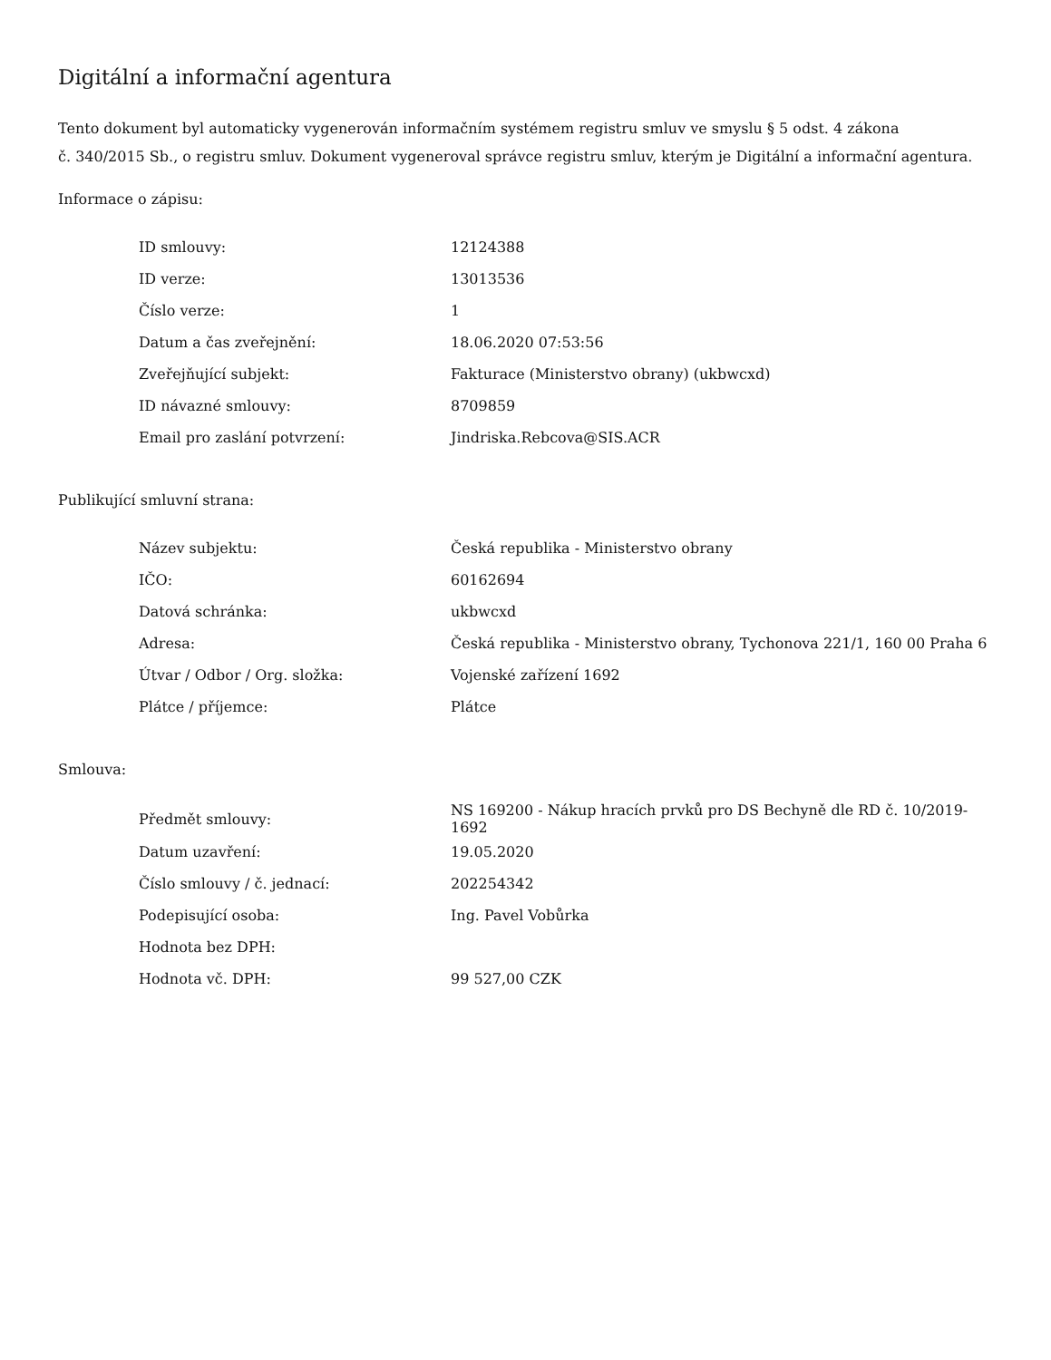Digitální a informační agentura
Tento dokument byl automaticky vygenerován informačním systémem registru smluv ve smyslu § 5 odst. 4 zákona
č. 340/2015 Sb., o registru smluv. Dokument vygeneroval správce registru smluv, kterým je Digitální a informační agentura.
Informace o zápisu:
| ID smlouvy: | 12124388 |
| ID verze: | 13013536 |
| Číslo verze: | 1 |
| Datum a čas zveřejnění: | 18.06.2020 07:53:56 |
| Zveřejňující subjekt: | Fakturace (Ministerstvo obrany) (ukbwcxd) |
| ID návazné smlouvy: | 8709859 |
| Email pro zaslání potvrzení: | Jindriska.Rebcova@SIS.ACR |
Publikující smluvní strana:
| Název subjektu: | Česká republika - Ministerstvo obrany |
| IČO: | 60162694 |
| Datová schránka: | ukbwcxd |
| Adresa: | Česká republika - Ministerstvo obrany, Tychonova 221/1, 160 00 Praha 6 |
| Útvar / Odbor / Org. složka: | Vojenské zařízení 1692 |
| Plátce / příjemce: | Plátce |
Smlouva:
| Předmět smlouvy: | NS 169200 - Nákup hracích prvků pro DS Bechyně dle RD č. 10/2019-1692 |
| Datum uzavření: | 19.05.2020 |
| Číslo smlouvy / č. jednací: | 202254342 |
| Podepisující osoba: | Ing. Pavel Vobůrka |
| Hodnota bez DPH: | |
| Hodnota vč. DPH: | 99 527,00 CZK |